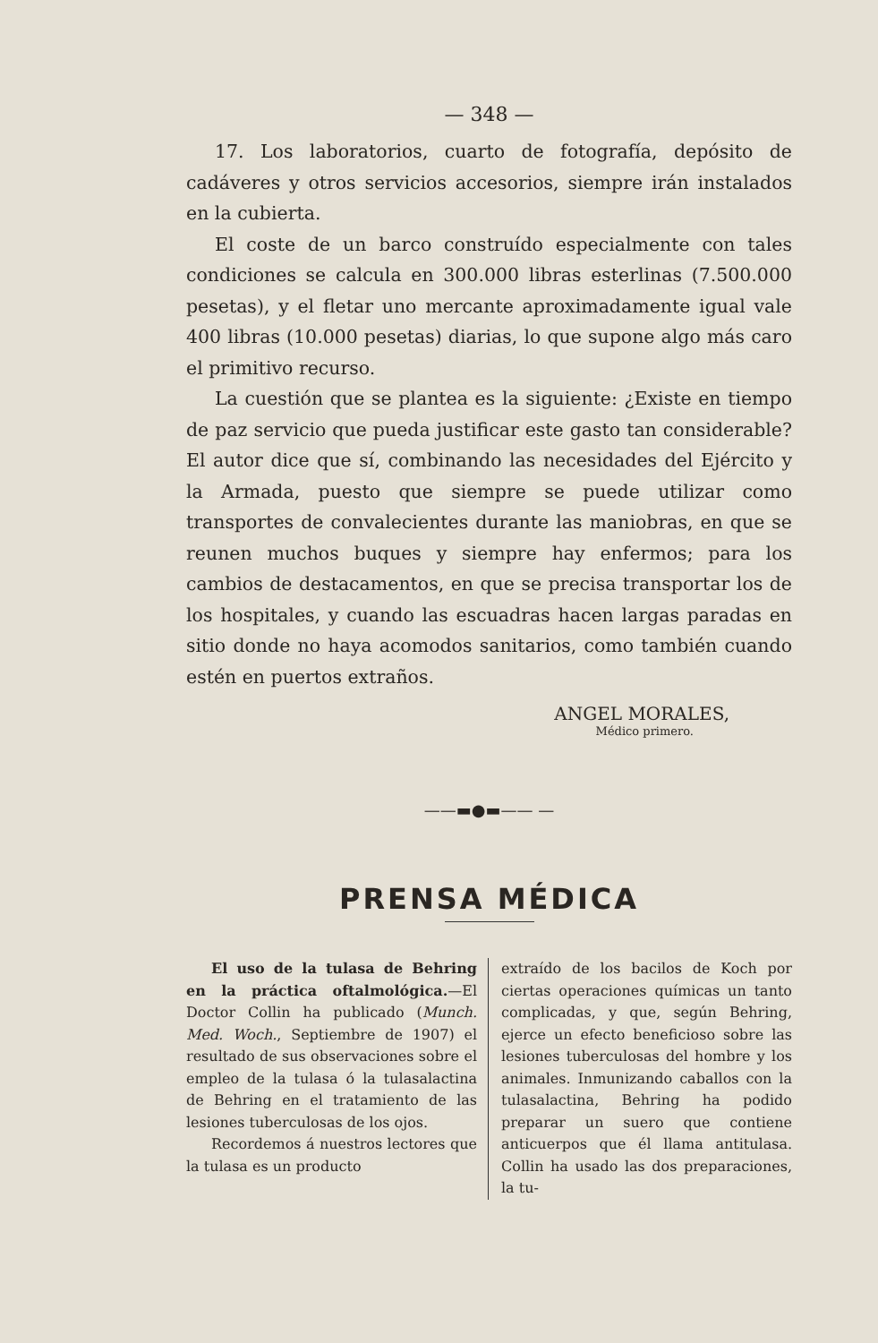— 348 —
17. Los laboratorios, cuarto de fotografía, depósito de cadáveres y otros servicios accesorios, siempre irán instalados en la cubierta.
El coste de un barco construído especialmente con tales condiciones se calcula en 300.000 libras esterlinas (7.500.000 pesetas), y el fletar uno mercante aproximadamente igual vale 400 libras (10.000 pesetas) diarias, lo que supone algo más caro el primitivo recurso.
La cuestión que se plantea es la siguiente: ¿Existe en tiempo de paz servicio que pueda justificar este gasto tan considerable? El autor dice que sí, combinando las necesidades del Ejército y la Armada, puesto que siempre se puede utilizar como transportes de convalecientes durante las maniobras, en que se reunen muchos buques y siempre hay enfermos; para los cambios de destacamentos, en que se precisa transportar los de los hospitales, y cuando las escuadras hacen largas paradas en sitio donde no haya acomodos sanitarios, como también cuando estén en puertos extraños.
ANGEL MORALES,
Médico primero.
——▬●▬—— —
PRENSA MÉDICA
El uso de la tulasa de Behring en la práctica oftalmológica.—El Doctor Collin ha publicado (Munch. Med. Woch., Septiembre de 1907) el resultado de sus observaciones sobre el empleo de la tulasa ó la tulasalactina de Behring en el tratamiento de las lesiones tuberculosas de los ojos.
Recordemos á nuestros lectores que la tulasa es un producto
extraído de los bacilos de Koch por ciertas operaciones químicas un tanto complicadas, y que, según Behring, ejerce un efecto beneficioso sobre las lesiones tuberculosas del hombre y los animales. Inmunizando caballos con la tulasalactina, Behring ha podido preparar un suero que contiene anticuerpos que él llama antitulasa. Collin ha usado las dos preparaciones, la tu-